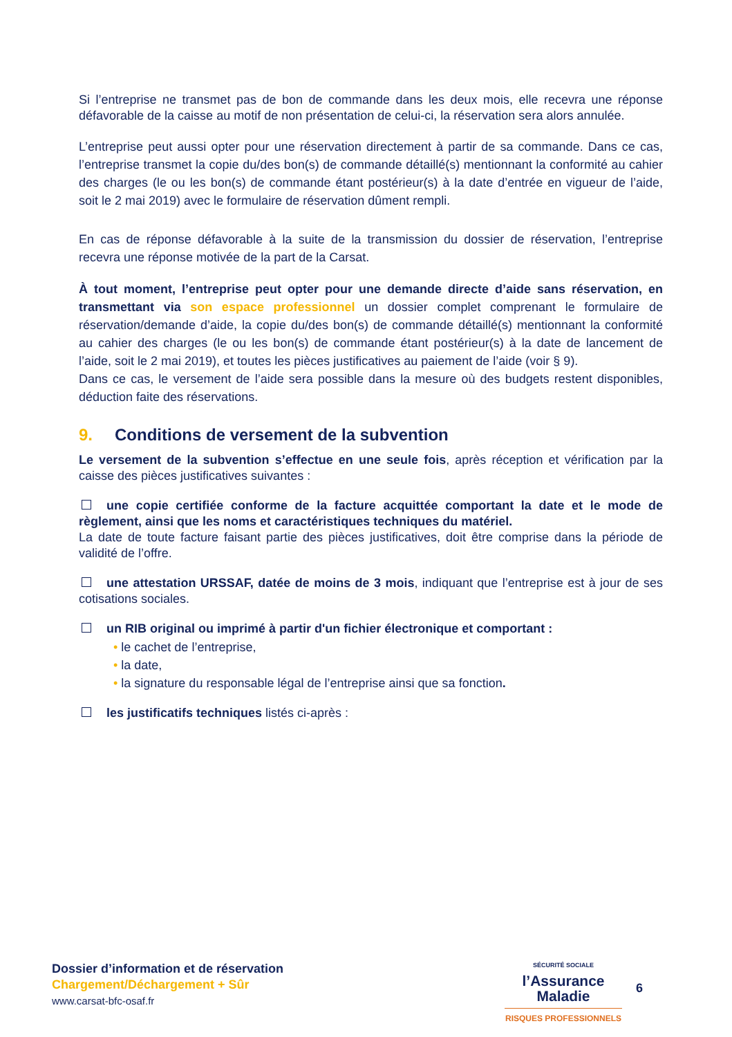Si l’entreprise ne transmet pas de bon de commande dans les deux mois, elle recevra une réponse défavorable de la caisse au motif de non présentation de celui-ci, la réservation sera alors annulée.
L’entreprise peut aussi opter pour une réservation directement à partir de sa commande. Dans ce cas, l’entreprise transmet la copie du/des bon(s) de commande détaillé(s) mentionnant la conformité au cahier des charges (le ou les bon(s) de commande étant postérieur(s) à la date d’entrée en vigueur de l’aide, soit le 2 mai 2019) avec le formulaire de réservation dûment rempli.
En cas de réponse défavorable à la suite de la transmission du dossier de réservation, l’entreprise recevra une réponse motivée de la part de la Carsat.
À tout moment, l’entreprise peut opter pour une demande directe d’aide sans réservation, en transmettant via son espace professionnel un dossier complet comprenant le formulaire de réservation/demande d’aide, la copie du/des bon(s) de commande détaillé(s) mentionnant la conformité au cahier des charges (le ou les bon(s) de commande étant postérieur(s) à la date de lancement de l’aide, soit le 2 mai 2019), et toutes les pièces justificatives au paiement de l’aide (voir § 9).
Dans ce cas, le versement de l’aide sera possible dans la mesure où des budgets restent disponibles, déduction faite des réservations.
9. Conditions de versement de la subvention
Le versement de la subvention s’effectue en une seule fois, après réception et vérification par la caisse des pièces justificatives suivantes :
une copie certifiée conforme de la facture acquittée comportant la date et le mode de règlement, ainsi que les noms et caractéristiques techniques du matériel.
La date de toute facture faisant partie des pièces justificatives, doit être comprise dans la période de validité de l’offre.
une attestation URSSAF, datée de moins de 3 mois, indiquant que l’entreprise est à jour de ses cotisations sociales.
un RIB original ou imprimé à partir d'un fichier électronique et comportant :
• le cachet de l’entreprise,
• la date,
• la signature du responsable légal de l’entreprise ainsi que sa fonction.
les justificatifs techniques listés ci-après :
Dossier d’information et de réservation
Chargement/Déchargement + Sûr
www.carsat-bfc-osaf.fr
SÉCURITÉ SOCIALE
l’Assurance
Maladie
RISQUES PROFESSIONNELS
6